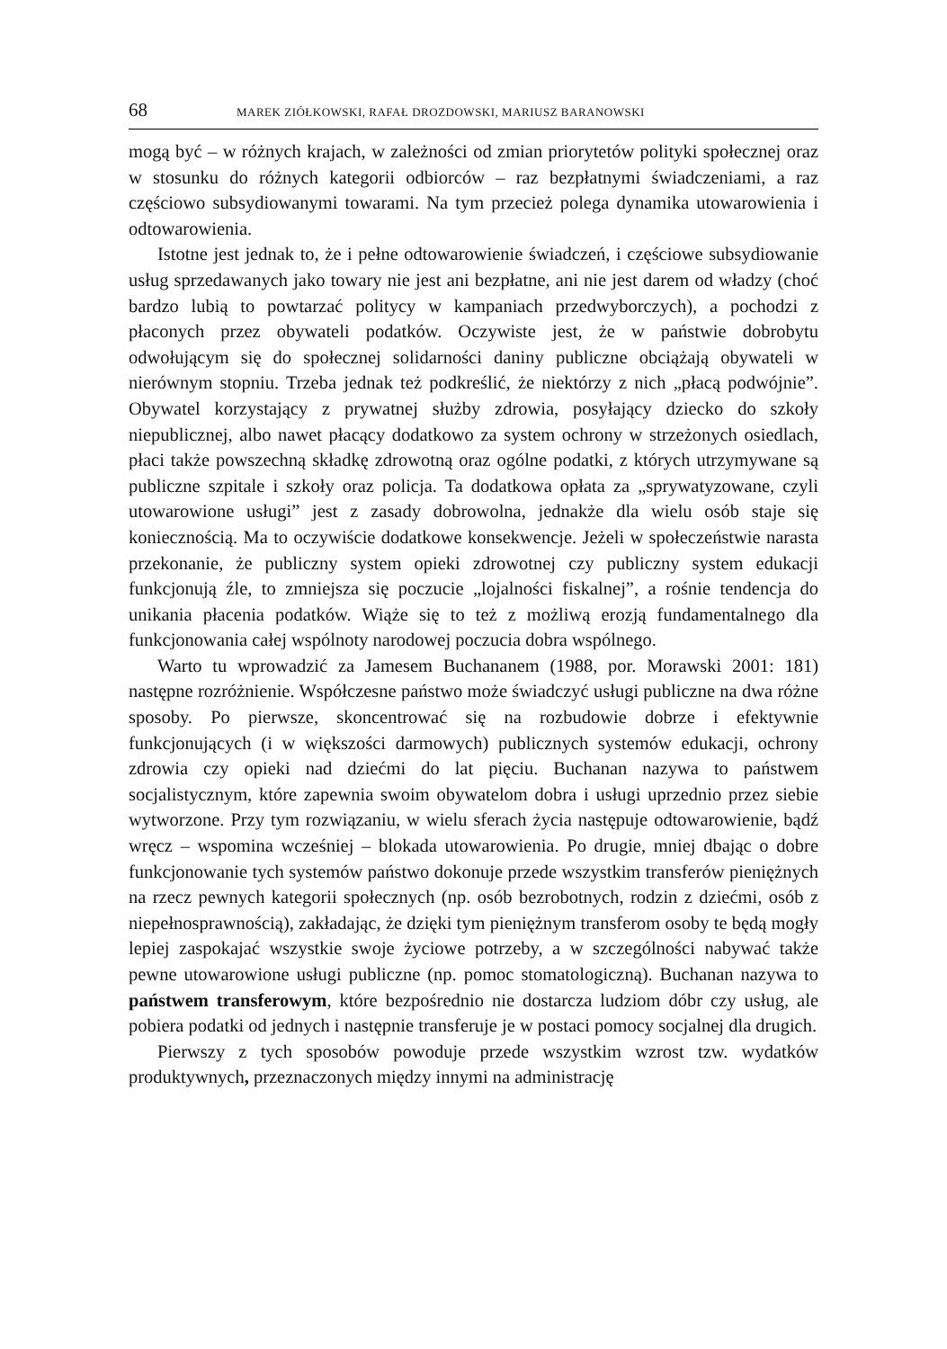68 MAREK ZIÓŁKOWSKI, RAFAŁ DROZDOWSKI, MARIUSZ BARANOWSKI
mogą być – w różnych krajach, w zależności od zmian priorytetów polityki społecznej oraz w stosunku do różnych kategorii odbiorców – raz bezpłatnymi świadczeniami, a raz częściowo subsydiowanymi towarami. Na tym przecież polega dynamika utowarowienia i odtowarowienia.
Istotne jest jednak to, że i pełne odtowarowienie świadczeń, i częściowe subsydiowanie usług sprzedawanych jako towary nie jest ani bezpłatne, ani nie jest darem od władzy (choć bardzo lubią to powtarzać politycy w kampaniach przedwyborczych), a pochodzi z płaconych przez obywateli podatków. Oczywiste jest, że w państwie dobrobytu odwołującym się do społecznej solidarności daniny publiczne obciążają obywateli w nierównym stopniu. Trzeba jednak też podkreślić, że niektórzy z nich „płacą podwójnie”. Obywatel korzystający z prywatnej służby zdrowia, posyłający dziecko do szkoły niepublicznej, albo nawet płacący dodatkowo za system ochrony w strzeżonych osiedlach, płaci także powszechną składkę zdrowotną oraz ogólne podatki, z których utrzymywane są publiczne szpitale i szkoły oraz policja. Ta dodatkowa opłata za „sprywatyzowane, czyli utowarowione usługi” jest z zasady dobrowolna, jednakże dla wielu osób staje się koniecznością. Ma to oczywiście dodatkowe konsekwencje. Jeżeli w społeczeństwie narasta przekonanie, że publiczny system opieki zdrowotnej czy publiczny system edukacji funkcjonują źle, to zmniejsza się poczucie „lojalności fiskalnej”, a rośnie tendencja do unikania płacenia podatków. Wiąże się to też z możliwą erozją fundamentalnego dla funkcjonowania całej wspólnoty narodowej poczucia dobra wspólnego.
Warto tu wprowadzić za Jamesem Buchananem (1988, por. Morawski 2001: 181) następne rozróżnienie. Współczesne państwo może świadczyć usługi publiczne na dwa różne sposoby. Po pierwsze, skoncentrować się na rozbudowie dobrze i efektywnie funkcjonujących (i w większości darmowych) publicznych systemów edukacji, ochrony zdrowia czy opieki nad dziećmi do lat pięciu. Buchanan nazywa to państwem socjalistycznym, które zapewnia swoim obywatelom dobra i usługi uprzednio przez siebie wytworzone. Przy tym rozwiązaniu, w wielu sferach życia następuje odtowarowienie, bądź wręcz – wspomina wcześniej – blokada utowarowienia. Po drugie, mniej dbając o dobre funkcjonowanie tych systemów państwo dokonuje przede wszystkim transferów pieniężnych na rzecz pewnych kategorii społecznych (np. osób bezrobotnych, rodzin z dziećmi, osób z niepełnosprawnością), zakładając, że dzięki tym pieniężnym transferom osoby te będą mogły lepiej zaspokajać wszystkie swoje życiowe potrzeby, a w szczególności nabywać także pewne utowarowione usługi publiczne (np. pomoc stomatologiczną). Buchanan nazywa to państwem transferowym, które bezpośrednio nie dostarcza ludziom dóbr czy usług, ale pobiera podatki od jednych i następnie transferuje je w postaci pomocy socjalnej dla drugich.
Pierwszy z tych sposobów powoduje przede wszystkim wzrost tzw. wydatków produktywnych, przeznaczonych między innymi na administrację